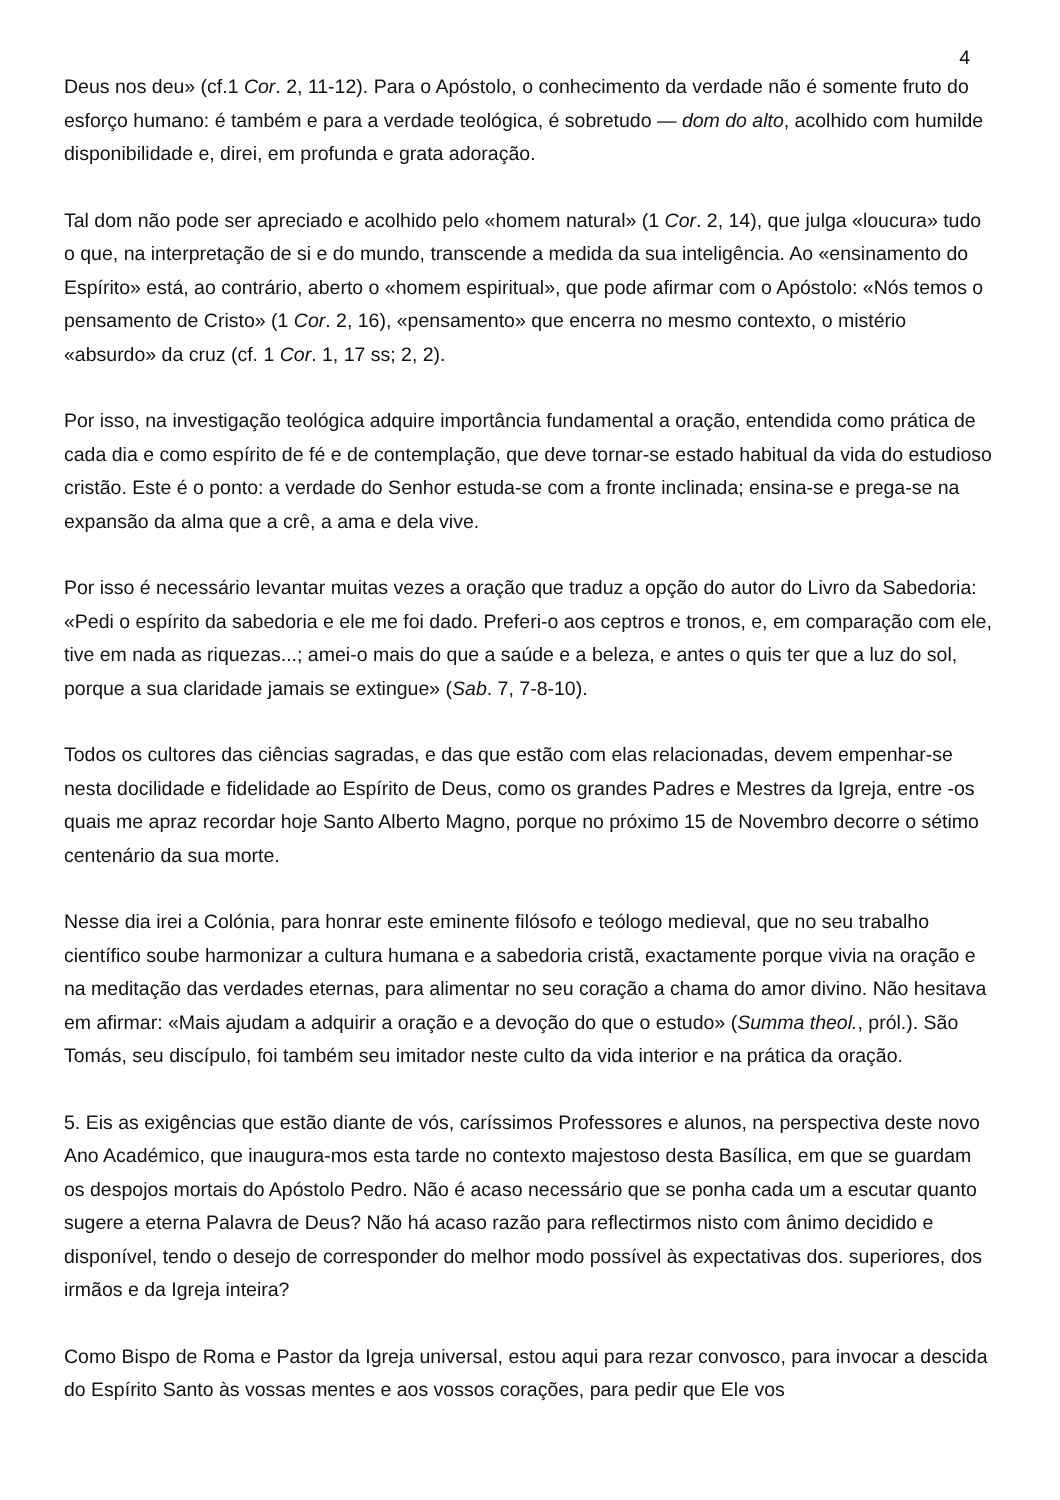4
Deus nos deu» (cf.1 Cor. 2, 11-12). Para o Apóstolo, o conhecimento da verdade não é somente fruto do esforço humano: é também e para a verdade teológica, é sobretudo — dom do alto, acolhido com humilde disponibilidade e, direi, em profunda e grata adoração.
Tal dom não pode ser apreciado e acolhido pelo «homem natural» (1 Cor. 2, 14), que julga «loucura» tudo o que, na interpretação de si e do mundo, transcende a medida da sua inteligência. Ao «ensinamento do Espírito» está, ao contrário, aberto o «homem espiritual», que pode afirmar com o Apóstolo: «Nós temos o pensamento de Cristo» (1 Cor. 2, 16), «pensamento» que encerra no mesmo contexto, o mistério «absurdo» da cruz (cf. 1 Cor. 1, 17 ss; 2, 2).
Por isso, na investigação teológica adquire importância fundamental a oração, entendida como prática de cada dia e como espírito de fé e de contemplação, que deve tornar-se estado habitual da vida do estudioso cristão. Este é o ponto: a verdade do Senhor estuda-se com a fronte inclinada; ensina-se e prega-se na expansão da alma que a crê, a ama e dela vive.
Por isso é necessário levantar muitas vezes a oração que traduz a opção do autor do Livro da Sabedoria: «Pedi o espírito da sabedoria e ele me foi dado. Preferi-o aos ceptros e tronos, e, em comparação com ele, tive em nada as riquezas...; amei-o mais do que a saúde e a beleza, e antes o quis ter que a luz do sol, porque a sua claridade jamais se extingue» (Sab. 7, 7-8-10).
Todos os cultores das ciências sagradas, e das que estão com elas relacionadas, devem empenhar-se nesta docilidade e fidelidade ao Espírito de Deus, como os grandes Padres e Mestres da Igreja, entre -os quais me apraz recordar hoje Santo Alberto Magno, porque no próximo 15 de Novembro decorre o sétimo centenário da sua morte.
Nesse dia irei a Colónia, para honrar este eminente filósofo e teólogo medieval, que no seu trabalho científico soube harmonizar a cultura humana e a sabedoria cristã, exactamente porque vivia na oração e na meditação das verdades eternas, para alimentar no seu coração a chama do amor divino. Não hesitava em afirmar: «Mais ajudam a adquirir a oração e a devoção do que o estudo» (Summa theol., pról.). São Tomás, seu discípulo, foi também seu imitador neste culto da vida interior e na prática da oração.
5. Eis as exigências que estão diante de vós, caríssimos Professores e alunos, na perspectiva deste novo Ano Académico, que inaugura-mos esta tarde no contexto majestoso desta Basílica, em que se guardam os despojos mortais do Apóstolo Pedro. Não é acaso necessário que se ponha cada um a escutar quanto sugere a eterna Palavra de Deus? Não há acaso razão para reflectirmos nisto com ânimo decidido e disponível, tendo o desejo de corresponder do melhor modo possível às expectativas dos. superiores, dos irmãos e da Igreja inteira?
Como Bispo de Roma e Pastor da Igreja universal, estou aqui para rezar convosco, para invocar a descida do Espírito Santo às vossas mentes e aos vossos corações, para pedir que Ele vos